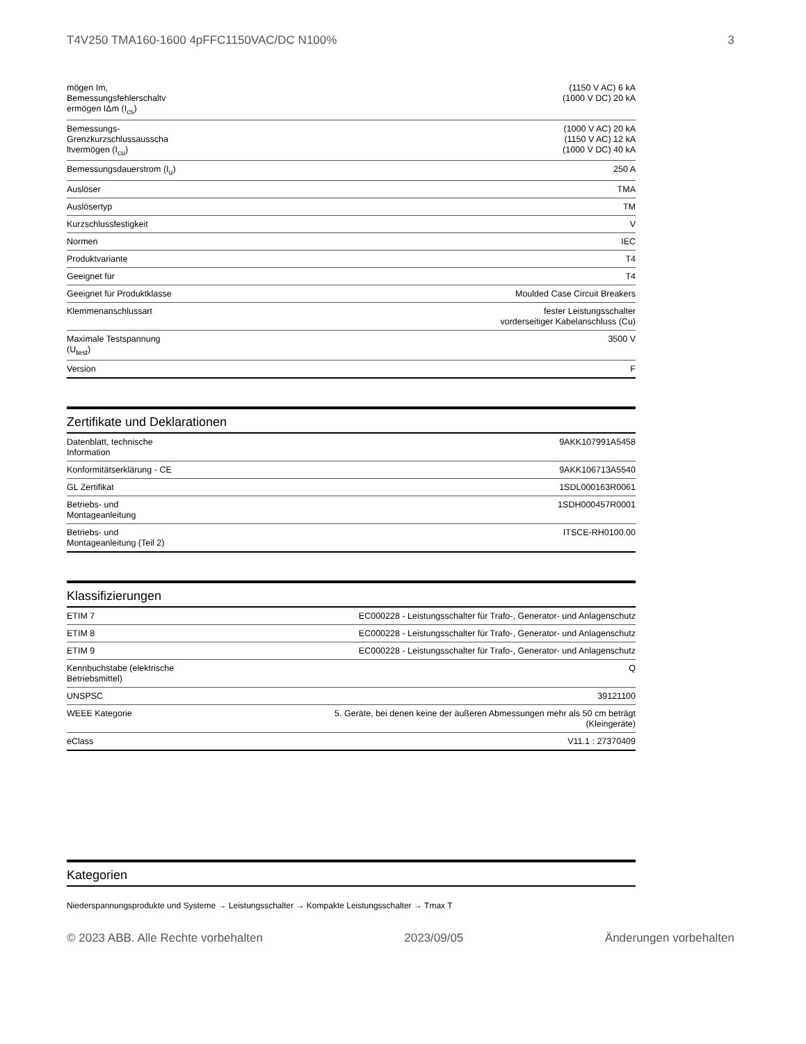T4V250 TMA160-1600 4pFFC1150VAC/DC N100% 3
| mögen Im, Bemessungsfehlerschaltv ermögen IΔm (I<sub>cs</sub>) | (1150 V AC) 6 kA (1000 V DC) 20 kA |
| Bemessungs-Grenzkurzschlussausscha ltvermögen (I<sub>cu</sub>) | (1000 V AC) 20 kA (1150 V AC) 12 kA (1000 V DC) 40 kA |
| Bemessungsdauerstrom (I<sub>u</sub>) | 250 A |
| Auslöser | TMA |
| Auslösertyp | TM |
| Kurzschlussfestigkeit | V |
| Normen | IEC |
| Produktvariante | T4 |
| Geeignet für | T4 |
| Geeignet für Produktklasse | Moulded Case Circuit Breakers |
| Klemmenanschlussart | fester Leistungsschalter vorderseitiger Kabelanschluss (Cu) |
| Maximale Testspannung (U<sub>test</sub>) | 3500 V |
| Version | F |
Zertifikate und Deklarationen
| Datenblatt, technische Information | 9AKK107991A5458 |
| Konformitätserklärung - CE | 9AKK106713A5540 |
| GL Zertifikat | 1SDL000163R0061 |
| Betriebs- und Montageanleitung | 1SDH000457R0001 |
| Betriebs- und Montageanleitung (Teil 2) | ITSCE-RH0100.00 |
Klassifizierungen
| ETIM 7 | EC000228 - Leistungsschalter für Trafo-, Generator- und Anlagenschutz |
| ETIM 8 | EC000228 - Leistungsschalter für Trafo-, Generator- und Anlagenschutz |
| ETIM 9 | EC000228 - Leistungsschalter für Trafo-, Generator- und Anlagenschutz |
| Kennbuchstabe (elektrische Betriebsmittel) | Q |
| UNSPSC | 39121100 |
| WEEE Kategorie | 5. Geräte, bei denen keine der äußeren Abmessungen mehr als 50 cm beträgt (Kleingeräte) |
| eClass | V11.1 : 27370409 |
Kategorien
Niederspannungsprodukte und Systeme → Leistungsschalter → Kompakte Leistungsschalter → Tmax T
© 2023 ABB. Alle Rechte vorbehalten 2023/09/05 Änderungen vorbehalten